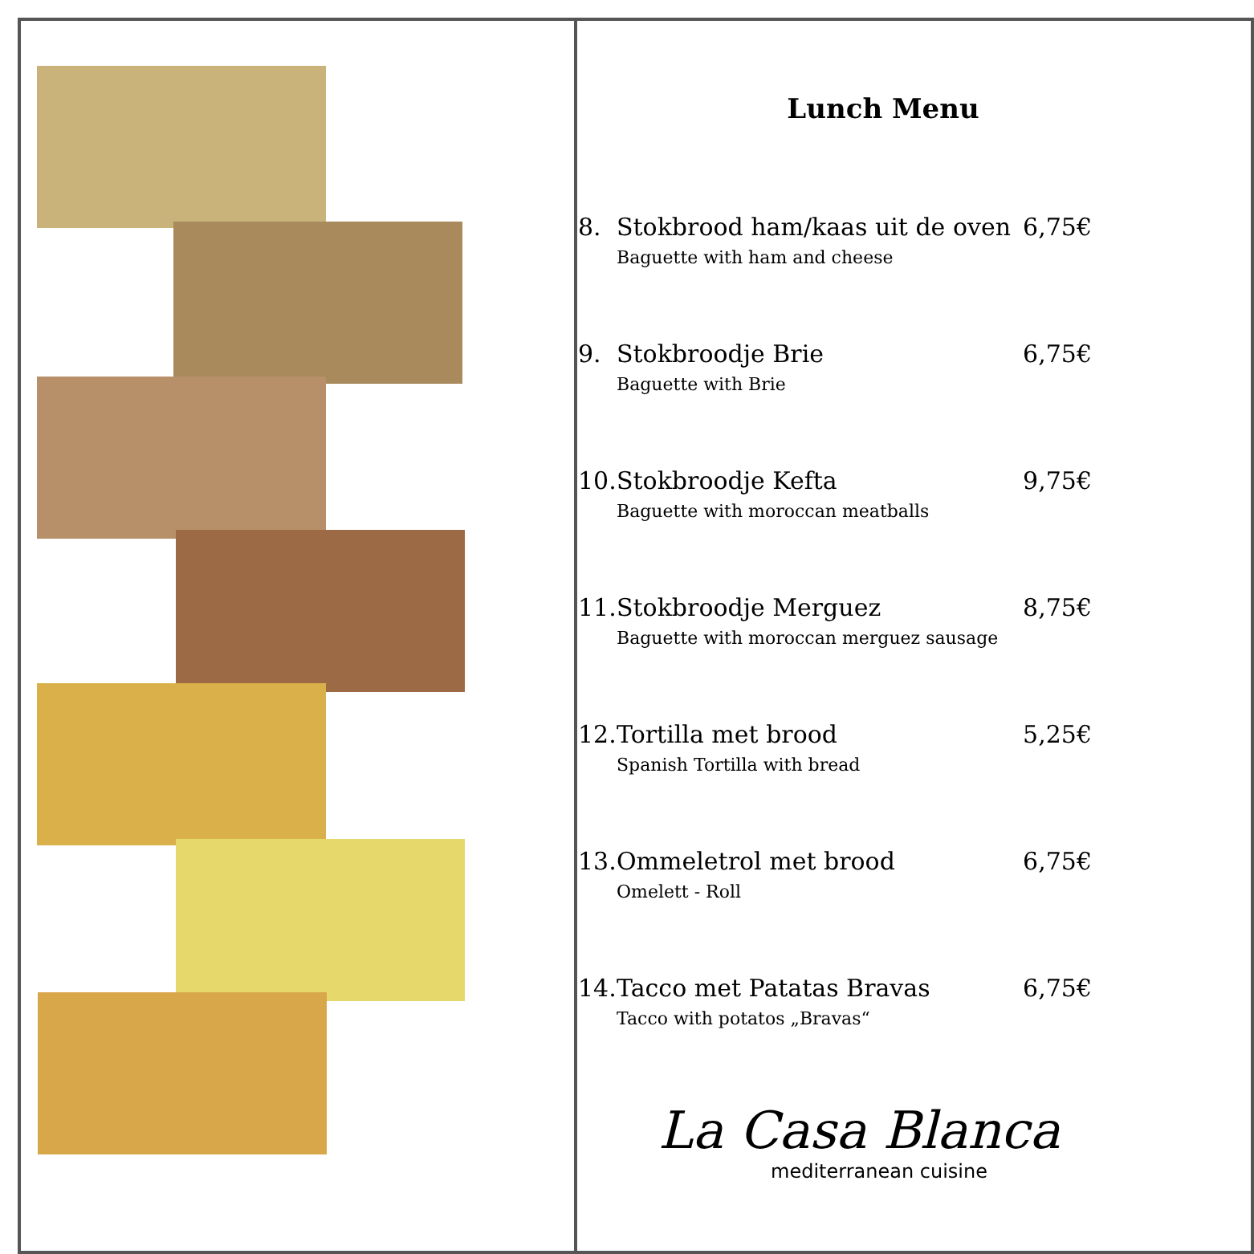Lunch Menu
8. Stokbrood ham/kaas uit de oven 6,75€
Baguette with ham and cheese
9. Stokbroodje Brie 6,75€
Baguette with Brie
10. Stokbroodje Kefta 9,75€
Baguette with moroccan meatballs
11. Stokbroodje Merguez 8,75€
Baguette with moroccan merguez sausage
12. Tortilla met brood 5,25€
Spanish Tortilla with bread
13. Ommeletrol met brood 6,75€
Omelett - Roll
14. Tacco met Patatas Bravas 6,75€
Tacco with potatos „Bravas“
La Casa Blanca
mediterranean cuisine